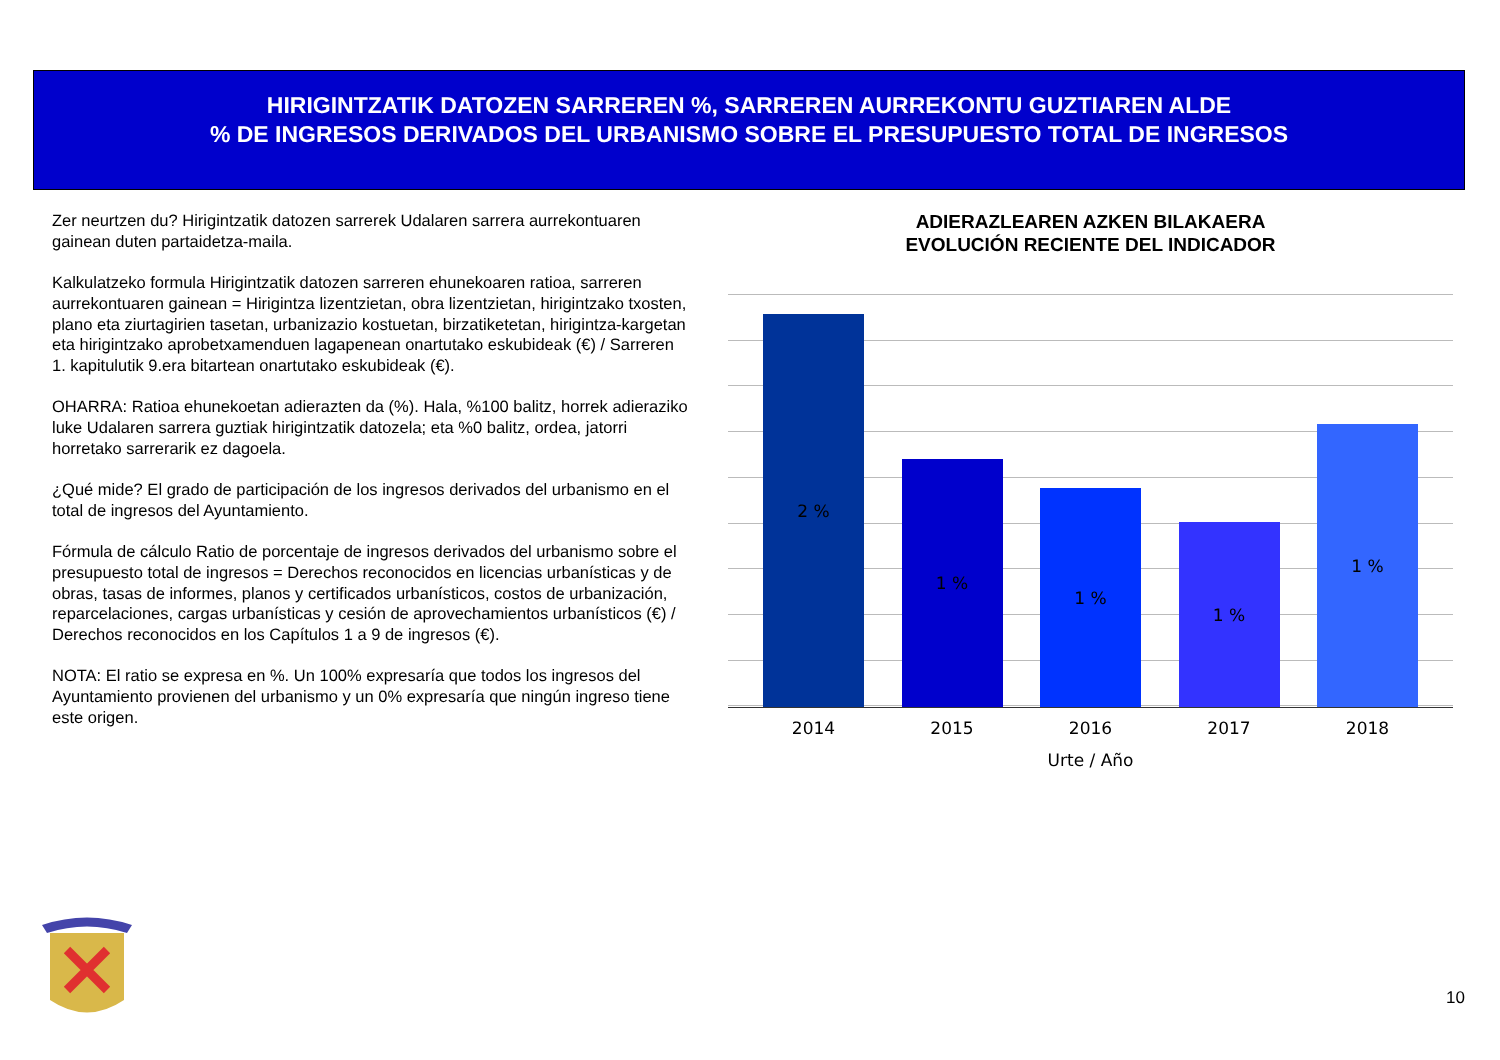HIRIGINTZATIK DATOZEN SARREREN %, SARREREN AURREKONTU GUZTIAREN ALDE
% DE INGRESOS DERIVADOS DEL URBANISMO SOBRE EL PRESUPUESTO TOTAL DE INGRESOS
Zer neurtzen du? Hirigintzatik datozen sarrerek Udalaren sarrera aurrekontuaren gainean duten partaidetza-maila.
Kalkulatzeko formula Hirigintzatik datozen sarreren ehunekoaren ratioa, sarreren aurrekontuaren gainean = Hirigintza lizentzietan, obra lizentzietan, hirigintzako txosten, plano eta ziurtagirien tasetan, urbanizazio kostuetan, birzatiketetan, hirigintza-kargetan eta hirigintzako aprobetxamenduen lagapenean onartutako eskubideak (€) / Sarreren 1. kapitulutik 9.era bitartean onartutako eskubideak (€).
OHARRA: Ratioa ehunekoetan adierazten da (%). Hala, %100 balitz, horrek adieraziko luke Udalaren sarrera guztiak hirigintzatik datozela; eta %0 balitz, ordea, jatorri horretako sarrerarik ez dagoela.
¿Qué mide? El grado de participación de los ingresos derivados del urbanismo en el total de ingresos del Ayuntamiento.
Fórmula de cálculo Ratio de porcentaje de ingresos derivados del urbanismo sobre el presupuesto total de ingresos = Derechos reconocidos en licencias urbanísticas y de obras, tasas de informes, planos y certificados urbanísticos, costos de urbanización, reparcelaciones, cargas urbanísticas y cesión de aprovechamientos urbanísticos (€) / Derechos reconocidos en los Capítulos 1 a 9 de ingresos (€).
NOTA: El ratio se expresa en %. Un 100% expresaría que todos los ingresos del Ayuntamiento provienen del urbanismo y un 0% expresaría que ningún ingreso tiene este origen.
ADIERAZLEAREN AZKEN BILAKAERA
EVOLUCIÓN RECIENTE DEL INDICADOR
2 %
1 %
1 %
1 %
1 %
2014 2015 2016 2017 2018
Urte / Año
10